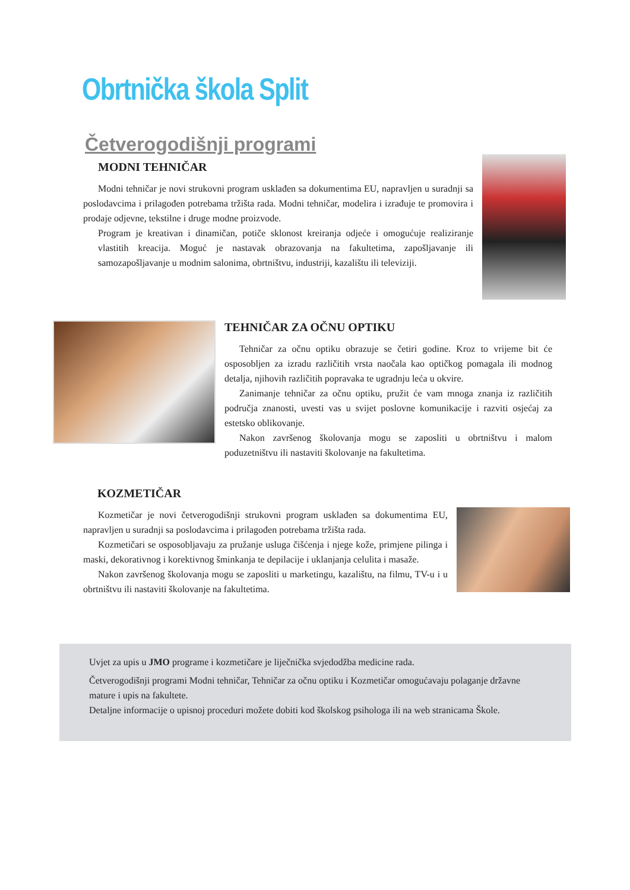Obrtnička škola Split
Četverogodišnji programi
MODNI TEHNIČAR
Modni tehničar je novi strukovni program usklađen sa dokumentima EU, napravljen u suradnji sa poslodavcima i prilagođen potrebama tržišta rada. Modni tehničar, modelira i izrađuje te promovira i prodaje odjevne, tekstilne i druge modne proizvode.
Program je kreativan i dinamičan, potiče sklonost kreiranja odjeće i omogućuje realiziranje vlastitih kreacija. Moguć je nastavak obrazovanja na fakultetima, zapošljavanje ili samozapošljavanje u modnim salonima, obrtništvu, industriji, kazalištu ili televiziji.
TEHNIČAR ZA OČNU OPTIKU
Tehničar za očnu optiku obrazuje se četiri godine. Kroz to vrijeme bit će osposobljen za izradu različitih vrsta naočala kao optičkog pomagala ili modnog detalja, njihovih različitih popravaka te ugradnju leća u okvire.
Zanimanje tehničar za očnu optiku, pružit će vam mnoga znanja iz različitih područja znanosti, uvesti vas u svijet poslovne komunikacije i razviti osjećaj za estetsko oblikovanje.
Nakon završenog školovanja mogu se zaposliti u obrtništvu i malom poduzetništvu ili nastaviti školovanje na fakultetima.
KOZMETIČAR
Kozmetičar je novi četverogodišnji strukovni program usklađen sa dokumentima EU, napravljen u suradnji sa poslodavcima i prilagođen potrebama tržišta rada.
Kozmetičari se osposobljavaju za pružanje usluga čišćenja i njege kože, primjene pilinga i maski, dekorativnog i korektivnog šminkanja te depilacije i uklanjanja celulita i masaže.
Nakon završenog školovanja mogu se zaposliti u marketingu, kazalištu, na filmu, TV-u i u obrtništvu ili nastaviti školovanje na fakultetima.
Uvjet za upis u JMO programe i kozmetičare je liječnička svjedodžba medicine rada.
Četverogodišnji programi Modni tehničar, Tehničar za očnu optiku i Kozmetičar omogućavaju polaganje državne mature i upis na fakultete.
Detaljne informacije o upisnoj proceduri možete dobiti kod školskog psihologa ili na web stranicama Škole.